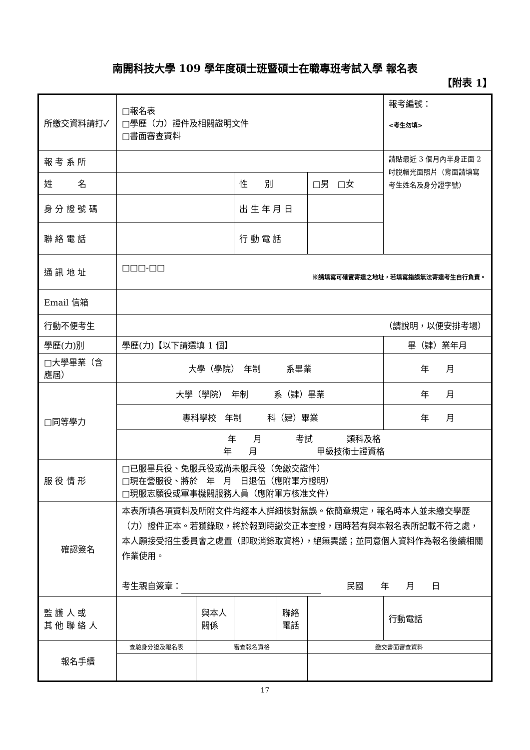南開科技大學 109 學年度碩士班暨碩士在職專班考試入學 報名表
【附表 1】
| 所繳交資料請打✓ | □報名表 □學歷（力）證件及相關證明文件 □書面審查資料 | | | | | | 報考編號： <考生勿填> |
| 報 考 系 所 | | | | | | | 請貼最近 3 個月內半身正面 2 吋脫帽光面照片（背面請填寫考生姓名及身分證字號） |
| 姓 名 | | | 性 別 | | □男 □女 | | |
| 身 分 證 號 碼 | | | 出 生 年 月 日 | | | | |
| 聯 絡 電 話 | | | 行 動 電 話 | | | | |
| 通 訊 地 址 | □□□-□□ ※請填寫可確實寄達之地址，若填寫錯誤無法寄達考生自行負責。 | | | | | | |
| Email 信箱 | | | | | | | |
| 行動不便考生 | （請說明，以便安排考場） | | | | | | |
| 學歷(力)別 | 學歷(力)【以下請選填 1 個】 | | | | | | 畢（肄）業年月 |
| □大學畢業（含應屆） | 大學（學院） 年制 系畢業 | | | | | | 年 月 |
| □同等學力 | 大學（學院） 年制 系（肄）畢業 | | | | | | 年 月 |
| | 專科學校 年制 科（肄）畢業 | | | | | | 年 月 |
| | 年 月 考試 類科及格 年 月 甲級技術士證資格 | | | | | | |
| 服 役 情 形 | □已服畢兵役、免服兵役或尚未服兵役（免繳交證件） □現在營服役、將於 年 月 日退伍（應附軍方證明） □現服志願役或軍事機關服務人員（應附軍方核准文件） | | | | | | |
| 確認簽名 | 本表所填各項資料及所附文件均經本人詳細核對無誤。依簡章規定，報名時本人並未繳交學歷（力）證件正本。若獲錄取，將於報到時繳交正本查證，屆時若有與本報名表所記載不符之處，本人願接受招生委員會之處置（即取消錄取資格），絕無異議；並同意個人資料作為報名後續相關作業使用。 考生親自簽章： 民國 年 月 日 | | | | | | |
| 監 護 人 或 其 他 聯 絡 人 | | 與本人關係 | | 聯絡電話 | | 行動電話 | |
| 報名手續 | 查驗身分證及報名表 | 審查報名資格 | | | 繳交書面審查資料 | | |
17